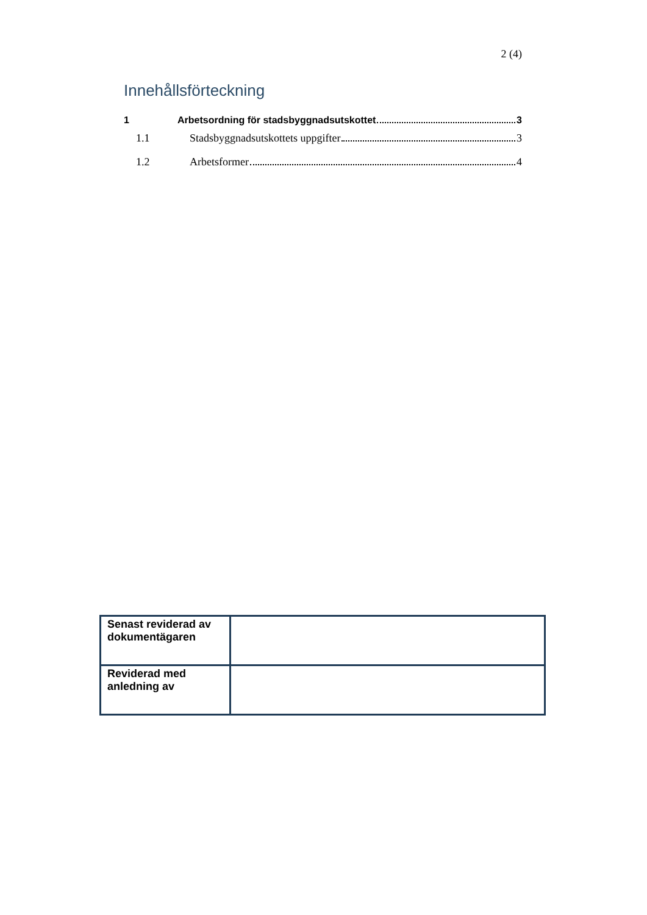2 (4)
Innehållsförteckning
1 Arbetsordning för stadsbyggnadsutskottet 3
1.1 Stadsbyggnadsutskottets uppgifter 3
1.2 Arbetsformer 4
| Senast reviderad av dokumentägaren | |
| Reviderad med anledning av | |